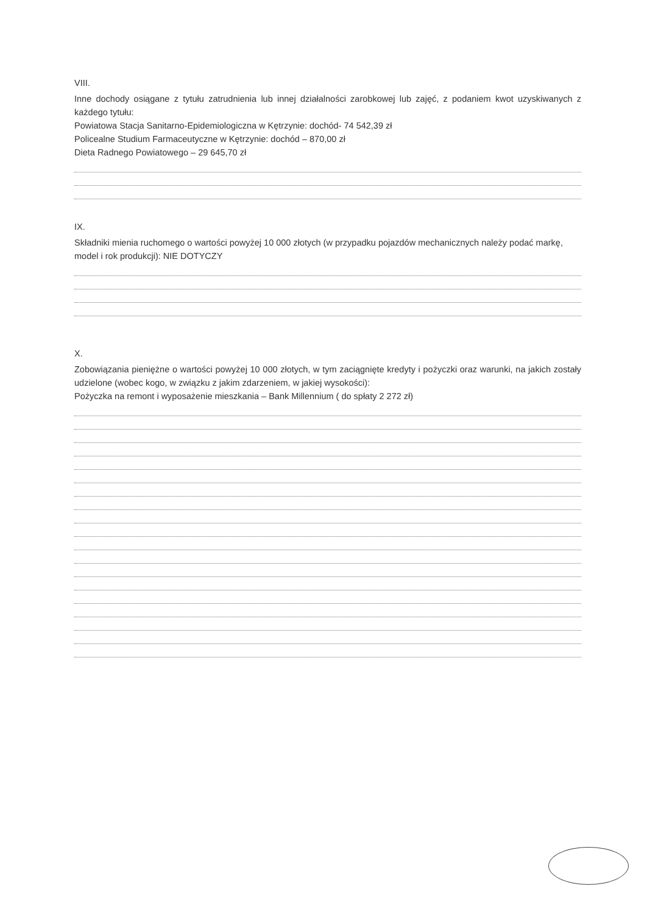VIII.
Inne dochody osiągane z tytułu zatrudnienia lub innej działalności zarobkowej lub zajęć, z podaniem kwot uzyskiwanych z każdego tytułu:
Powiatowa Stacja Sanitarno-Epidemiologiczna w Kętrzynie: dochód- 74 542,39 zł
Policealne Studium Farmaceutyczne w Kętrzynie: dochód – 870,00 zł
Dieta Radnego Powiatowego – 29 645,70 zł
IX.
Składniki mienia ruchomego o wartości powyżej 10 000 złotych (w przypadku pojazdów mechanicznych należy podać markę, model i rok produkcji): NIE DOTYCZY
X.
Zobowiązania pieniężne o wartości powyżej 10 000 złotych, w tym zaciągnięte kredyty i pożyczki oraz warunki, na jakich zostały udzielone (wobec kogo, w związku z jakim zdarzeniem, w jakiej wysokości):
Pożyczka na remont i wyposażenie mieszkania – Bank Millennium ( do spłaty 2 272 zł)